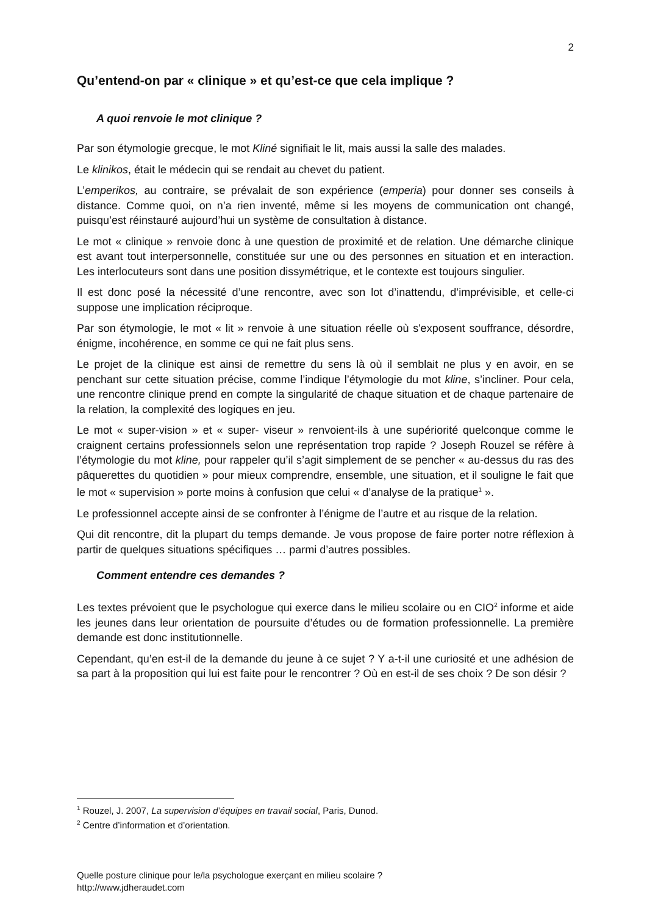2
Qu’entend-on par « clinique » et qu’est-ce que cela implique ?
A quoi renvoie le mot clinique ?
Par son étymologie grecque, le mot Kliné signifiait le lit, mais aussi la salle des malades.
Le klinikos, était le médecin qui se rendait au chevet du patient.
L’emperikos, au contraire, se prévalait de son expérience (emperia) pour donner ses conseils à distance. Comme quoi, on n’a rien inventé, même si les moyens de communication ont changé, puisqu’est réinstauré aujourd’hui un système de consultation à distance.
Le mot « clinique » renvoie donc à une question de proximité et de relation. Une démarche clinique est avant tout interpersonnelle, constituée sur une ou des personnes en situation et en interaction. Les interlocuteurs sont dans une position dissymétrique, et le contexte est toujours singulier.
Il est donc posé la nécessité d’une rencontre, avec son lot d’inattendu, d’imprévisible, et celle-ci suppose une implication réciproque.
Par son étymologie, le mot « lit » renvoie à une situation réelle où s'exposent souffrance, désordre, énigme, incohérence, en somme ce qui ne fait plus sens.
Le projet de la clinique est ainsi de remettre du sens là où il semblait ne plus y en avoir, en se penchant sur cette situation précise, comme l’indique l’étymologie du mot kline, s’incliner. Pour cela, une rencontre clinique prend en compte la singularité de chaque situation et de chaque partenaire de la relation, la complexité des logiques en jeu.
Le mot « super-vision » et « super- viseur » renvoient-ils à une supériorité quelconque comme le craignent certains professionnels selon une représentation trop rapide ? Joseph Rouzel se réfère à l’étymologie du mot kline, pour rappeler qu’il s’agit simplement de se pencher « au-dessus du ras des pâquerettes du quotidien » pour mieux comprendre, ensemble, une situation, et il souligne le fait que le mot « supervision » porte moins à confusion que celui « d’analyse de la pratique<sup>1</sup> ».
Le professionnel accepte ainsi de se confronter à l’énigme de l’autre et au risque de la relation.
Qui dit rencontre, dit la plupart du temps demande. Je vous propose de faire porter notre réflexion à partir de quelques situations spécifiques … parmi d’autres possibles.
Comment entendre ces demandes ?
Les textes prévoient que le psychologue qui exerce dans le milieu scolaire ou en CIO<sup>2</sup> informe et aide les jeunes dans leur orientation de poursuite d’études ou de formation professionnelle. La première demande est donc institutionnelle.
Cependant, qu’en est-il de la demande du jeune à ce sujet ? Y a-t-il une curiosité et une adhésion de sa part à la proposition qui lui est faite pour le rencontrer ? Où en est-il de ses choix ? De son désir ?
<sup>1</sup> Rouzel, J. 2007, La supervision d’équipes en travail social, Paris, Dunod.
<sup>2</sup> Centre d’information et d’orientation.
Quelle posture clinique pour le/la psychologue exerçant en milieu scolaire ?
http://www.jdheraudet.com